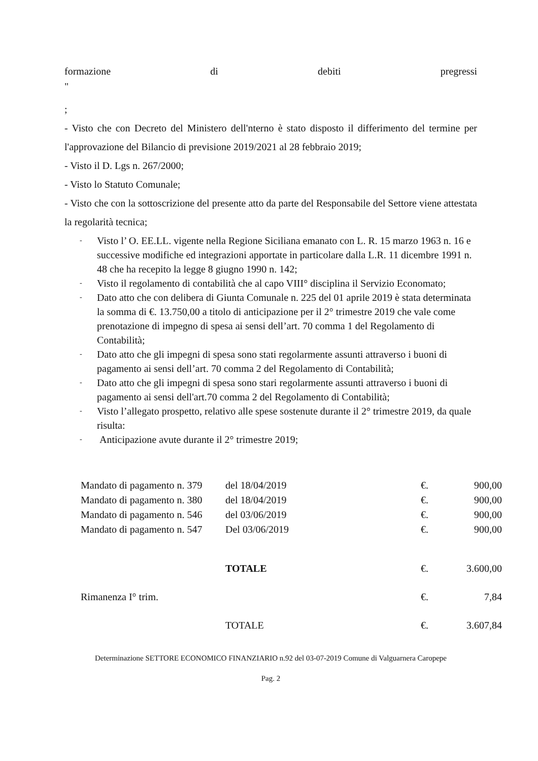formazione di debiti pregressi
"
;
- Visto che con Decreto del Ministero dell'nterno è stato disposto il differimento del termine per l'approvazione del Bilancio di previsione 2019/2021 al 28 febbraio 2019;
- Visto il D. Lgs n. 267/2000;
- Visto lo Statuto Comunale;
- Visto che con la sottoscrizione del presente atto da parte del Responsabile del Settore viene attestata la regolarità tecnica;
- Visto l’ O. EE.LL. vigente nella Regione Siciliana emanato con L. R. 15 marzo 1963 n. 16 e successive modifiche ed integrazioni apportate in particolare dalla L.R. 11 dicembre 1991 n. 48 che ha recepito la legge 8 giugno 1990 n. 142;
- Visto il regolamento di contabilità che al capo VIII° disciplina il Servizio Economato;
- Dato atto che con delibera di Giunta Comunale n. 225 del 01 aprile 2019 è stata determinata la somma di €. 13.750,00 a titolo di anticipazione per il 2° trimestre 2019 che vale come prenotazione di impegno di spesa ai sensi dell’art. 70 comma 1 del Regolamento di Contabilità;
- Dato atto che gli impegni di spesa sono stati regolarmente assunti attraverso i buoni di pagamento ai sensi dell’art. 70 comma 2 del Regolamento di Contabilità;
- Dato atto che gli impegni di spesa sono stari regolarmente assunti attraverso i buoni di pagamento ai sensi dell'art.70 comma 2 del Regolamento di Contabilità;
- Visto l’allegato prospetto, relativo alle spese sostenute durante il 2° trimestre 2019, da quale risulta:
- Anticipazione avute durante il 2° trimestre 2019;
| Mandato di pagamento n. 379 | del 18/04/2019 | €. | 900,00 |
| Mandato di pagamento n. 380 | del 18/04/2019 | €. | 900,00 |
| Mandato di pagamento n. 546 | del 03/06/2019 | €. | 900,00 |
| Mandato di pagamento n. 547 | Del 03/06/2019 | €. | 900,00 |
| | TOTALE | €. | 3.600,00 |
| Rimanenza I° trim. | | €. | 7,84 |
| | TOTALE | €. | 3.607,84 |
Determinazione SETTORE ECONOMICO FINANZIARIO n.92 del 03-07-2019 Comune di Valguarnera Caropepe
Pag. 2